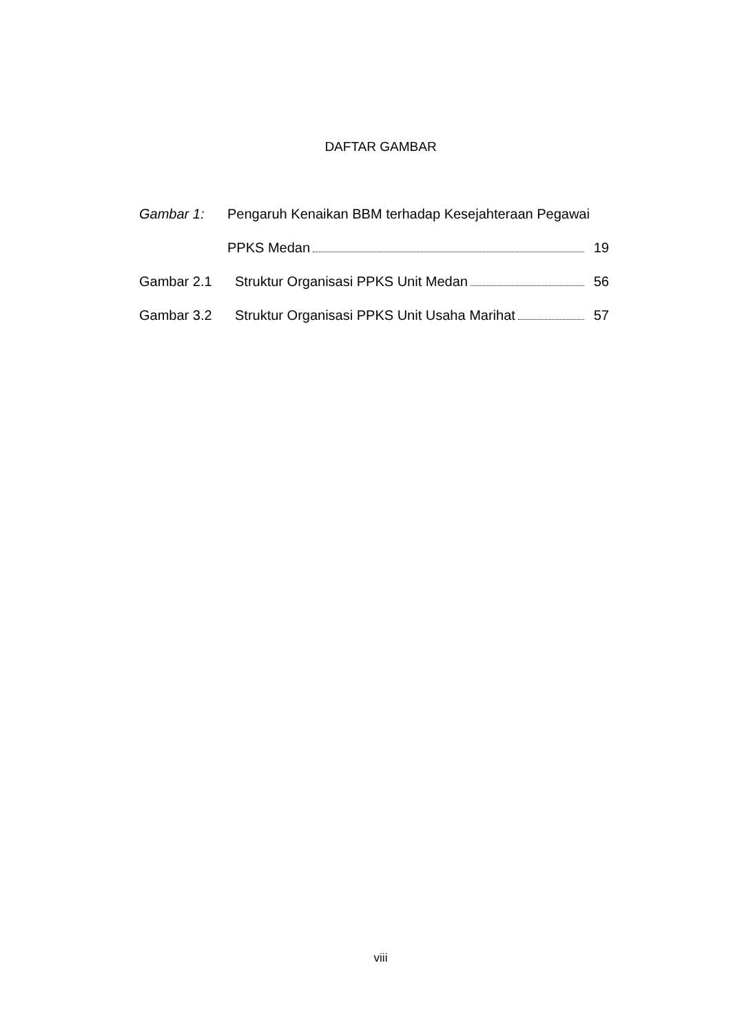DAFTAR GAMBAR
Gambar 1: Pengaruh Kenaikan BBM terhadap Kesejahteraan Pegawai
PPKS Medan 19
Gambar 2.1 Struktur Organisasi PPKS Unit Medan 56
Gambar 3.2 Struktur Organisasi PPKS Unit Usaha Marihat 57
viii